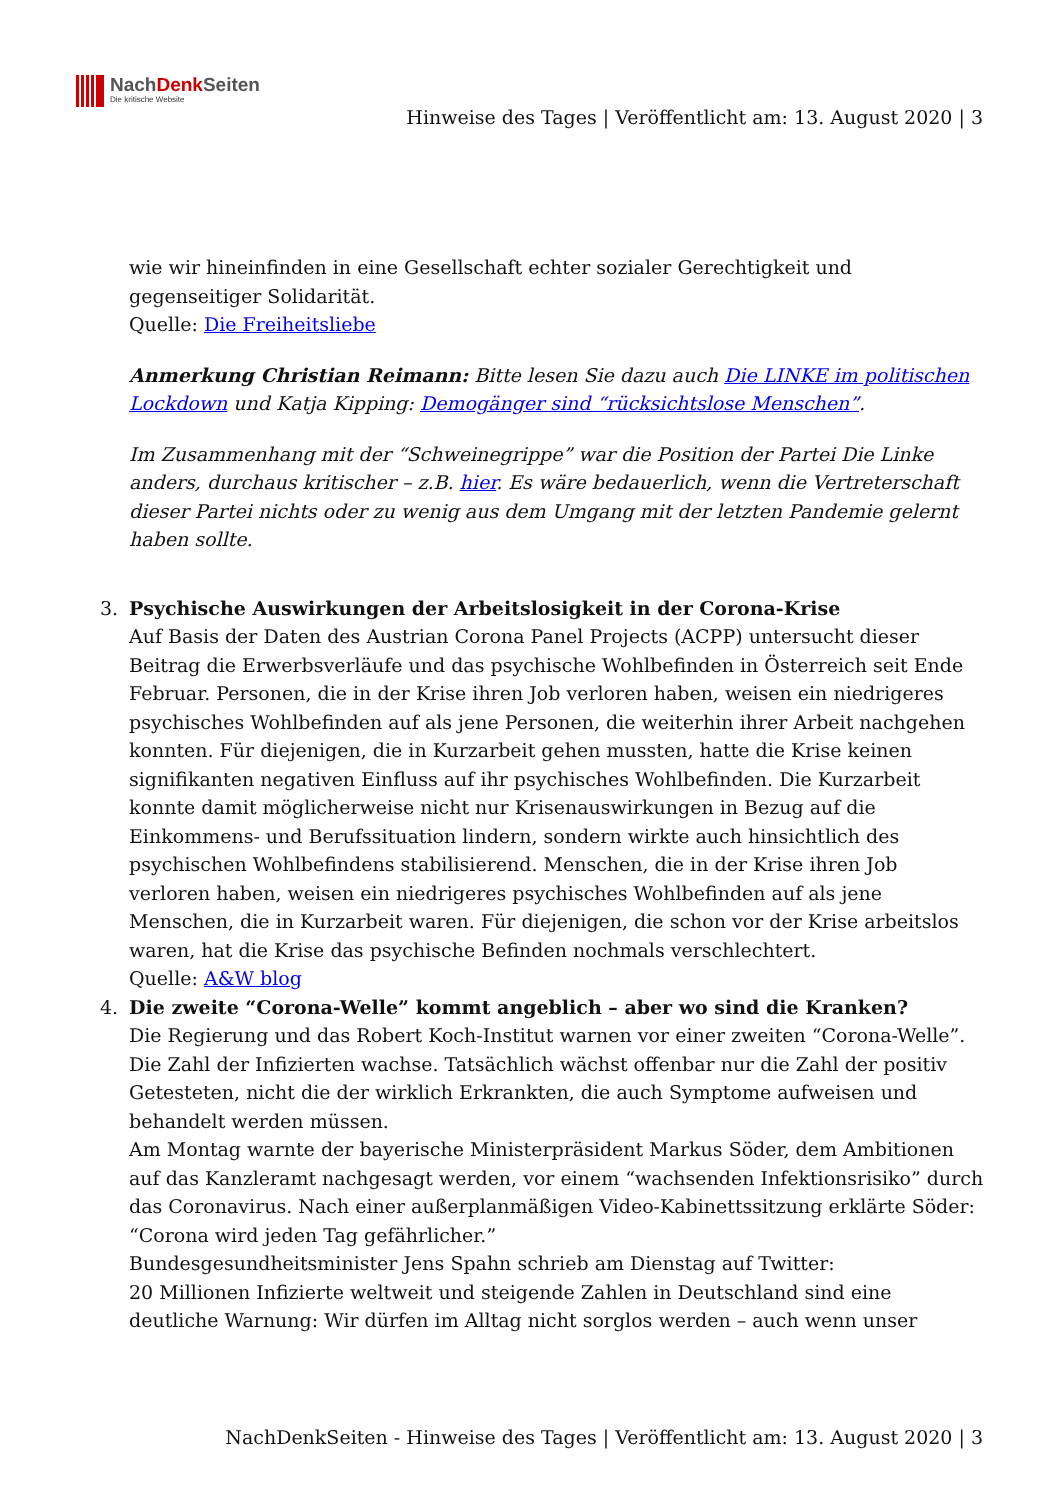NachDenk Seiten
Die kritische Website
Hinweise des Tages | Veröffentlicht am: 13. August 2020 | 3
wie wir hineinfinden in eine Gesellschaft echter sozialer Gerechtigkeit und gegenseitiger Solidarität.
Quelle: Die Freiheitsliebe
Anmerkung Christian Reimann: Bitte lesen Sie dazu auch Die LINKE im politischen Lockdown und Katja Kipping: Demogänger sind “rücksichtslose Menschen”.
Im Zusammenhang mit der “Schweinegrippe” war die Position der Partei Die Linke anders, durchaus kritischer – z.B. hier. Es wäre bedauerlich, wenn die Vertreterschaft dieser Partei nichts oder zu wenig aus dem Umgang mit der letzten Pandemie gelernt haben sollte.
3. Psychische Auswirkungen der Arbeitslosigkeit in der Corona-Krise
Auf Basis der Daten des Austrian Corona Panel Projects (ACPP) untersucht dieser Beitrag die Erwerbsverläufe und das psychische Wohlbefinden in Österreich seit Ende Februar. Personen, die in der Krise ihren Job verloren haben, weisen ein niedrigeres psychisches Wohlbefinden auf als jene Personen, die weiterhin ihrer Arbeit nachgehen konnten. Für diejenigen, die in Kurzarbeit gehen mussten, hatte die Krise keinen signifikanten negativen Einfluss auf ihr psychisches Wohlbefinden. Die Kurzarbeit konnte damit möglicherweise nicht nur Krisenauswirkungen in Bezug auf die Einkommens- und Berufssituation lindern, sondern wirkte auch hinsichtlich des psychischen Wohlbefindens stabilisierend. Menschen, die in der Krise ihren Job verloren haben, weisen ein niedrigeres psychisches Wohlbefinden auf als jene Menschen, die in Kurzarbeit waren. Für diejenigen, die schon vor der Krise arbeitslos waren, hat die Krise das psychische Befinden nochmals verschlechtert.
Quelle: A&W blog
4. Die zweite “Corona-Welle” kommt angeblich – aber wo sind die Kranken?
Die Regierung und das Robert Koch-Institut warnen vor einer zweiten “Corona-Welle”. Die Zahl der Infizierten wachse. Tatsächlich wächst offenbar nur die Zahl der positiv Getesteten, nicht die der wirklich Erkrankten, die auch Symptome aufweisen und behandelt werden müssen.
Am Montag warnte der bayerische Ministerpräsident Markus Söder, dem Ambitionen auf das Kanzleramt nachgesagt werden, vor einem “wachsenden Infektionsrisiko” durch das Coronavirus. Nach einer außerplanmäßigen Video-Kabinettssitzung erklärte Söder: “Corona wird jeden Tag gefährlicher.”
Bundesgesundheitsminister Jens Spahn schrieb am Dienstag auf Twitter:
20 Millionen Infizierte weltweit und steigende Zahlen in Deutschland sind eine deutliche Warnung: Wir dürfen im Alltag nicht sorglos werden – auch wenn unser
NachDenkSeiten - Hinweise des Tages | Veröffentlicht am: 13. August 2020 | 3